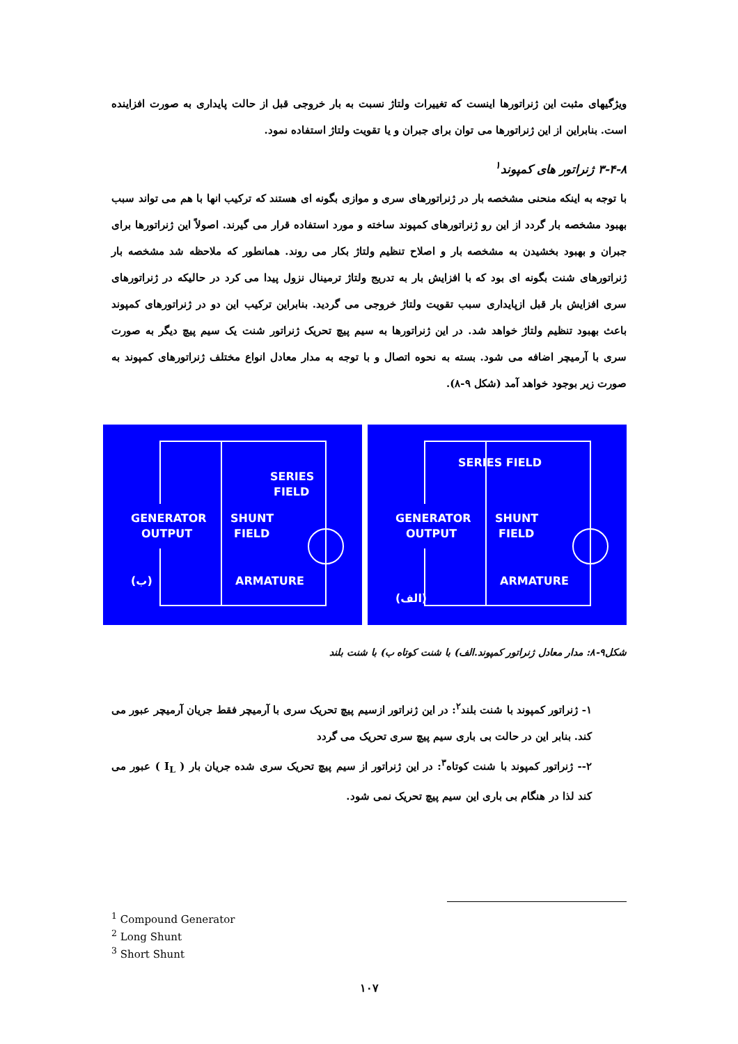ویژگیهای مثبت این ژنراتورها اینست که تغییرات ولتاژ نسبت به بار خروجی قبل از حالت پایداری به صورت افزاینده است. بنابراین از این ژنراتورها می توان برای جبران و یا تقویت ولتاژ استفاده نمود.
۳-۴-۸ ژنراتور های کمپوند<sup>۱</sup>
با توجه به اینکه منحنی مشخصه بار در ژنراتورهای سری و موازی بگونه ای هستند که ترکیب انها با هم می تواند سبب بهبود مشخصه بار گردد از این رو ژنراتورهای کمپوند ساخته و مورد استفاده قرار می گیرند. اصولاً این ژنراتورها برای جبران و بهبود بخشیدن به مشخصه بار و اصلاح تنظیم ولتاژ بکار می روند. همانطور که ملاحظه شد مشخصه بار ژنراتورهای شنت بگونه ای بود که با افزایش بار به تدریج ولتاژ ترمینال نزول پیدا می کرد در حالیکه در ژنراتورهای سری افزایش بار قبل ازپایداری سبب تقویت ولتاژ خروجی می گردید. بنابراین ترکیب این دو در ژنراتورهای کمپوند باعث بهبود تنظیم ولتاژ خواهد شد. در این ژنراتورها به سیم پیچ تحریک ژنراتور شنت یک سیم پیچ دیگر به صورت سری با آرمیچر اضافه می شود. بسته به نحوه اتصال و با توجه به مدار معادل انواع مختلف ژنراتورهای کمپوند به صورت زیر بوجود خواهد آمد (شکل ۹-۸).
GENERATOR
OUTPUT
SERIES
FIELD
SHUNT
FIELD
ARMATURE
(ب)
GENERATOR
OUTPUT
SERIES FIELD
SHUNT
FIELD
ARMATURE
(الف)
شکل۹-۸: مدار معادل ژنراتور کمپوند.الف) با شنت کوتاه ب) با شنت بلند
۱- ژنراتور کمپوند با شنت بلند<sup>۲</sup>: در این ژنراتور ازسیم پیچ تحریک سری با آرمیچر فقط جریان آرمیچر عبور می کند. بنابر این در حالت بی باری سیم پیچ سری تحریک می گردد
۲-- ژنراتور کمپوند با شنت کوتاه<sup>۳</sup>: در این ژنراتور از سیم پیچ تحریک سری شده جریان بار ( I<sub>L</sub> ) عبور می کند لذا در هنگام بی باری این سیم پیچ تحریک نمی شود.
<sup>1</sup> Compound Generator
<sup>2</sup> Long Shunt
<sup>3</sup> Short Shunt
۱۰۷